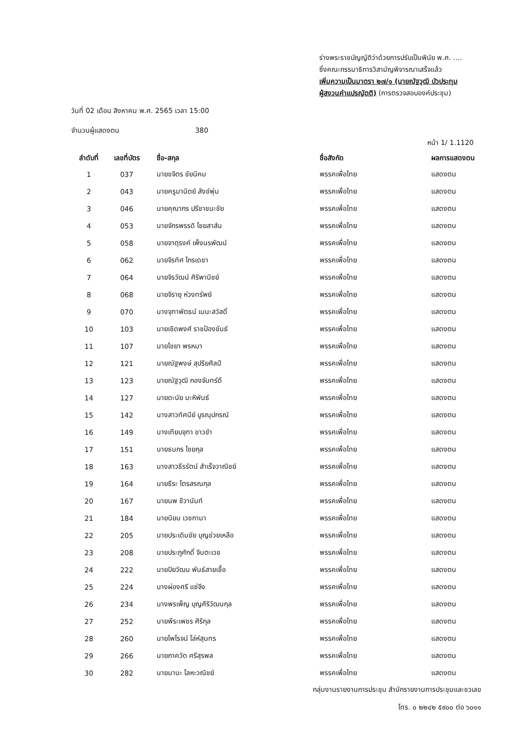ร่างพระราชบัญญัติว่าด้วยการปรับเป็นพินัย พ.ศ. ....
ซึ่งคณะกรรมาธิการวิสามัญพิจารณาเสร็จแล้ว
เพิ่มความเป็นมาตรา ๒๗/๑ (นายณัฐวุฒิ บัวประทุม
ผู้สงวนคำแปรญัตติ) (การตรวจสอบองค์ประชุม)
วันที่ 02 เดือน สิงหาคม พ.ศ. 2565 เวลา 15:00
จำนวนผู้แสดงตน 380
หน้า 1/ 1.1120
| ลำดับที่ | เลขที่บัตร | ชื่อ-สกุล | ชื่อสังกัด | ผลการแสดงตน |
| --- | --- | --- | --- | --- |
| 1 | 037 | นายขจิตร ชัยนิคม | พรรคเพื่อไทย | แสดงตน |
| 2 | 043 | นายครูมานิตย์ สังข์พุ่ม | พรรคเพื่อไทย | แสดงตน |
| 3 | 046 | นายคุณากร ปรีชาชนะชัย | พรรคเพื่อไทย | แสดงตน |
| 4 | 053 | นายจักรพรรดิ ไชยสาส์น | พรรคเพื่อไทย | แสดงตน |
| 5 | 058 | นายจาตุรงค์ เพ็งนรพัฒน์ | พรรคเพื่อไทย | แสดงตน |
| 6 | 062 | นายจิรทัศ ไกรเดชา | พรรคเพื่อไทย | แสดงตน |
| 7 | 064 | นายจิรวัฒน์ ศิริพานิชย์ | พรรคเพื่อไทย | แสดงตน |
| 8 | 068 | นายจิรายุ ห่วงทรัพย์ | พรรคเพื่อไทย | แสดงตน |
| 9 | 070 | นางจุฑาพัตธน์ เมนะสวัสดิ์ | พรรคเพื่อไทย | แสดงตน |
| 10 | 103 | นายเชิดพงศ์ ราชป้องขันธ์ | พรรคเพื่อไทย | แสดงตน |
| 11 | 107 | นายไชยา พรหมา | พรรคเพื่อไทย | แสดงตน |
| 12 | 121 | นายณัฐพงษ์ สุปริยศิลป์ | พรรคเพื่อไทย | แสดงตน |
| 13 | 123 | นายณัฐวุฒิ กองจันทร์ดี | พรรคเพื่อไทย | แสดงตน |
| 14 | 127 | นายดะนัย มะหิพันธ์ | พรรคเพื่อไทย | แสดงตน |
| 15 | 142 | นางสาวทัศนีย์ บูรณุปกรณ์ | พรรคเพื่อไทย | แสดงตน |
| 16 | 149 | นางเทียบจุฑา ขาวขำ | พรรคเพื่อไทย | แสดงตน |
| 17 | 151 | นายธนกร ไชยกุล | พรรคเพื่อไทย | แสดงตน |
| 18 | 163 | นางสาวธีรรัตน์ สำเร็จวาณิชย์ | พรรคเพื่อไทย | แสดงตน |
| 19 | 164 | นายธีระ ไตรสรณกุล | พรรคเพื่อไทย | แสดงตน |
| 20 | 167 | นายนพ ชีวานันท์ | พรรคเพื่อไทย | แสดงตน |
| 21 | 184 | นายนิยม เวชกามา | พรรคเพื่อไทย | แสดงตน |
| 22 | 205 | นายประเดิมชัย บุญช่วยเหลือ | พรรคเพื่อไทย | แสดงตน |
| 23 | 208 | นายประภูศักดิ์ จินตะเวช | พรรคเพื่อไทย | แสดงตน |
| 24 | 222 | นายปิยวัฒน พันธ์สายเชื้อ | พรรคเพื่อไทย | แสดงตน |
| 25 | 224 | นางผ่องศรี แซ่จึง | พรรคเพื่อไทย | แสดงตน |
| 26 | 234 | นางพรเพ็ญ บุญศิริวัฒนกุล | พรรคเพื่อไทย | แสดงตน |
| 27 | 252 | นายพีระเพชร ศิริกุล | พรรคเพื่อไทย | แสดงตน |
| 28 | 260 | นายไพโรจน์ โล่ห์สุนทร | พรรคเพื่อไทย | แสดงตน |
| 29 | 266 | นายภาควัต ศรีสุรพล | พรรคเพื่อไทย | แสดงตน |
| 30 | 282 | นายมานะ โลหะวณิชย์ | พรรคเพื่อไทย | แสดงตน |
กลุ่มงานรายงานการประชุม สำนักรายงานการประชุมและชวเลข
โทร. ๐ ๒๒๔๒ ๕๙๐๐ ต่อ ๖๐๑๑